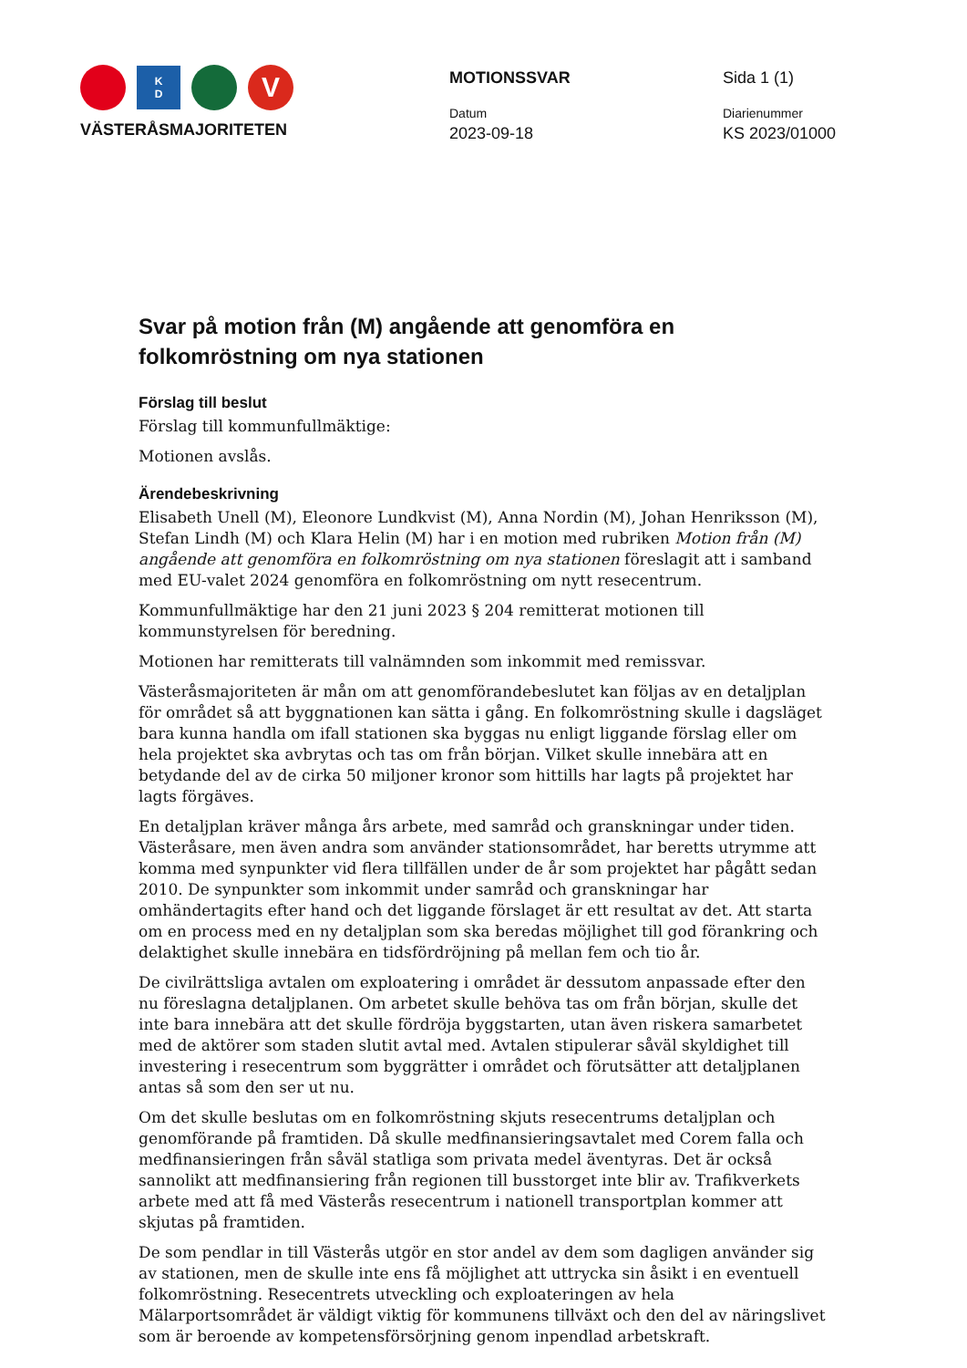K
D
V
VÄSTERÅSMAJORITETEN
MOTIONSSVAR
Datum
2023-09-18
Sida 1 (1)
Diarienummer
KS 2023/01000
Svar på motion från (M) angående att genomföra en folkomröstning om nya stationen
Förslag till beslut
Förslag till kommunfullmäktige:
Motionen avslås.
Ärendebeskrivning
Elisabeth Unell (M), Eleonore Lundkvist (M), Anna Nordin (M), Johan Henriksson (M), Stefan Lindh (M) och Klara Helin (M) har i en motion med rubriken Motion från (M) angående att genomföra en folkomröstning om nya stationen föreslagit att i samband med EU-valet 2024 genomföra en folkomröstning om nytt resecentrum.
Kommunfullmäktige har den 21 juni 2023 § 204 remitterat motionen till kommunstyrelsen för beredning.
Motionen har remitterats till valnämnden som inkommit med remissvar.
Västeråsmajoriteten är mån om att genomförandebeslutet kan följas av en detaljplan för området så att byggnationen kan sätta i gång. En folkomröstning skulle i dagsläget bara kunna handla om ifall stationen ska byggas nu enligt liggande förslag eller om hela projektet ska avbrytas och tas om från början. Vilket skulle innebära att en betydande del av de cirka 50 miljoner kronor som hittills har lagts på projektet har lagts förgäves.
En detaljplan kräver många års arbete, med samråd och granskningar under tiden. Västeråsare, men även andra som använder stationsområdet, har beretts utrymme att komma med synpunkter vid flera tillfällen under de år som projektet har pågått sedan 2010. De synpunkter som inkommit under samråd och granskningar har omhändertagits efter hand och det liggande förslaget är ett resultat av det. Att starta om en process med en ny detaljplan som ska beredas möjlighet till god förankring och delaktighet skulle innebära en tidsfördröjning på mellan fem och tio år.
De civilrättsliga avtalen om exploatering i området är dessutom anpassade efter den nu föreslagna detaljplanen. Om arbetet skulle behöva tas om från början, skulle det inte bara innebära att det skulle fördröja byggstarten, utan även riskera samarbetet med de aktörer som staden slutit avtal med. Avtalen stipulerar såväl skyldighet till investering i resecentrum som byggrätter i området och förutsätter att detaljplanen antas så som den ser ut nu.
Om det skulle beslutas om en folkomröstning skjuts resecentrums detaljplan och genomförande på framtiden. Då skulle medfinansieringsavtalet med Corem falla och medfinansieringen från såväl statliga som privata medel äventyras. Det är också sannolikt att medfinansiering från regionen till busstorget inte blir av. Trafikverkets arbete med att få med Västerås resecentrum i nationell transportplan kommer att skjutas på framtiden.
De som pendlar in till Västerås utgör en stor andel av dem som dagligen använder sig av stationen, men de skulle inte ens få möjlighet att uttrycka sin åsikt i en eventuell folkomröstning. Resecentrets utveckling och exploateringen av hela Mälarportsområdet är väldigt viktig för kommunens tillväxt och den del av näringslivet som är beroende av kompetensförsörjning genom inpendlad arbetskraft.